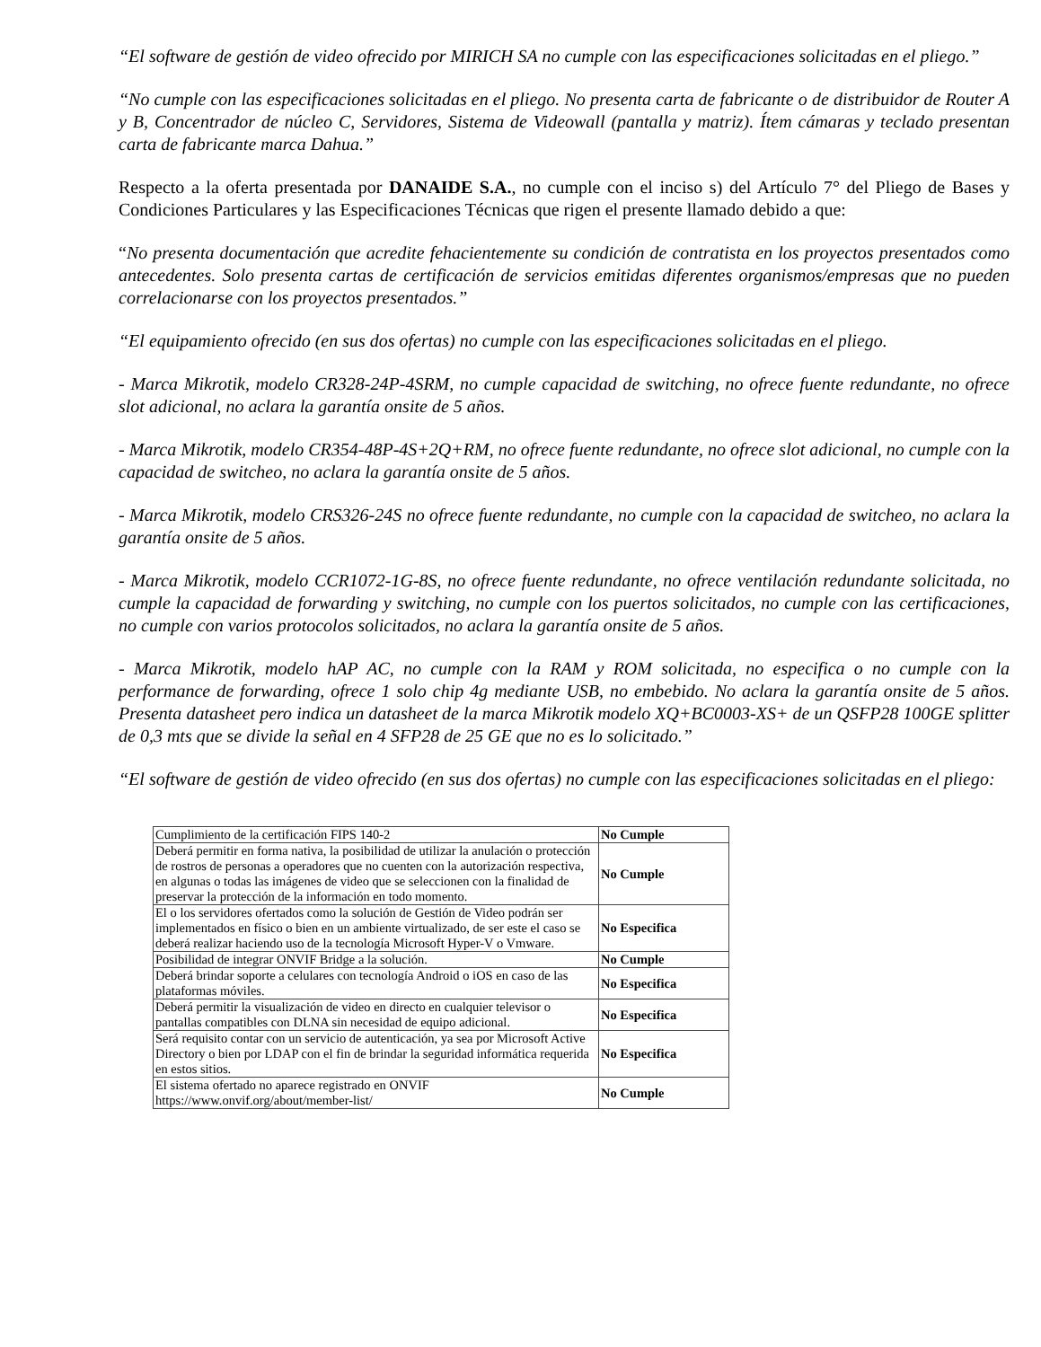“El software de gestión de video ofrecido por MIRICH SA no cumple con las especificaciones solicitadas en el pliego.”
“No cumple con las especificaciones solicitadas en el pliego. No presenta carta de fabricante o de distribuidor de Router A y B, Concentrador de núcleo C, Servidores, Sistema de Videowall (pantalla y matriz). Ítem cámaras y teclado presentan carta de fabricante marca Dahua.”
Respecto a la oferta presentada por DANAIDE S.A., no cumple con el inciso s) del Artículo 7° del Pliego de Bases y Condiciones Particulares y las Especificaciones Técnicas que rigen el presente llamado debido a que:
“No presenta documentación que acredite fehacientemente su condición de contratista en los proyectos presentados como antecedentes. Solo presenta cartas de certificación de servicios emitidas diferentes organismos/empresas que no pueden correlacionarse con los proyectos presentados.”
“El equipamiento ofrecido (en sus dos ofertas) no cumple con las especificaciones solicitadas en el pliego.
- Marca Mikrotik, modelo CR328-24P-4SRM, no cumple capacidad de switching, no ofrece fuente redundante, no ofrece slot adicional, no aclara la garantía onsite de 5 años.
- Marca Mikrotik, modelo CR354-48P-4S+2Q+RM, no ofrece fuente redundante, no ofrece slot adicional, no cumple con la capacidad de switcheo, no aclara la garantía onsite de 5 años.
- Marca Mikrotik, modelo CRS326-24S no ofrece fuente redundante, no cumple con la capacidad de switcheo, no aclara la garantía onsite de 5 años.
- Marca Mikrotik, modelo CCR1072-1G-8S, no ofrece fuente redundante, no ofrece ventilación redundante solicitada, no cumple la capacidad de forwarding y switching, no cumple con los puertos solicitados, no cumple con las certificaciones, no cumple con varios protocolos solicitados, no aclara la garantía onsite de 5 años.
- Marca Mikrotik, modelo hAP AC, no cumple con la RAM y ROM solicitada, no especifica o no cumple con la performance de forwarding, ofrece 1 solo chip 4g mediante USB, no embebido. No aclara la garantía onsite de 5 años. Presenta datasheet pero indica un datasheet de la marca Mikrotik modelo XQ+BC0003-XS+ de un QSFP28 100GE splitter de 0,3 mts que se divide la señal en 4 SFP28 de 25 GE que no es lo solicitado.”
“El software de gestión de video ofrecido (en sus dos ofertas) no cumple con las especificaciones solicitadas en el pliego:
| Cumplimiento de la certificación FIPS 140-2 | No Cumple |
| Deberá permitir en forma nativa, la posibilidad de utilizar la anulación o protección de rostros de personas a operadores que no cuenten con la autorización respectiva, en algunas o todas las imágenes de video que se seleccionen con la finalidad de preservar la protección de la información en todo momento. | No Cumple |
| El o los servidores ofertados como la solución de Gestión de Video podrán ser implementados en físico o bien en un ambiente virtualizado, de ser este el caso se deberá realizar haciendo uso de la tecnología Microsoft Hyper-V o Vmware. | No Especifica |
| Posibilidad de integrar ONVIF Bridge a la solución. | No Cumple |
| Deberá brindar soporte a celulares con tecnología Android o iOS en caso de las plataformas móviles. | No Especifica |
| Deberá permitir la visualización de video en directo en cualquier televisor o pantallas compatibles con DLNA sin necesidad de equipo adicional. | No Especifica |
| Será requisito contar con un servicio de autenticación, ya sea por Microsoft Active Directory o bien por LDAP con el fin de brindar la seguridad informática requerida en estos sitios. | No Especifica |
| El sistema ofertado no aparece registrado en ONVIF https://www.onvif.org/about/member-list/ | No Cumple |